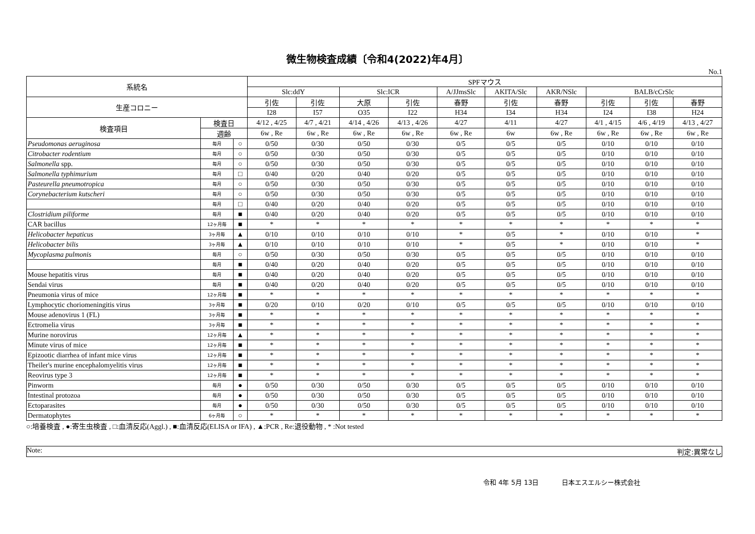微生物検査成績〔令和4(2022)年4月〕
No.1
| 系統名 | | | SPFマウス | | | | | | | | | |
| --- | --- | --- | --- | --- | --- | --- | --- | --- | --- | --- | --- | --- |
| | | | Slc:ddY | | Slc:ICR | | A/JJmsSlc | AKITA/Slc | AKR/NSlc | BALB/cCrSlc | | |
| 生産コロニー | | | 引佐 | 引佐 | 大原 | 引佐 | 春野 | 引佐 | 春野 | 引佐 | 引佐 | 春野 |
| | | | I28 | I57 | O35 | I22 | H34 | I34 | H34 | I24 | I38 | H24 |
| 検査項目 | 検査日 | | 4/12 , 4/25 | 4/7 , 4/21 | 4/14 , 4/26 | 4/13 , 4/26 | 4/27 | 4/11 | 4/27 | 4/1 , 4/15 | 4/6 , 4/19 | 4/13 , 4/27 |
| | 週齢 | | 6w , Re | 6w , Re | 6w , Re | 6w , Re | 6w , Re | 6w | 6w , Re | 6w , Re | 6w , Re | 6w , Re |
| Pseudomonas aeruginosa | 毎月 | ○ | 0/50 | 0/30 | 0/50 | 0/30 | 0/5 | 0/5 | 0/5 | 0/10 | 0/10 | 0/10 |
| Citrobacter rodentium | 毎月 | ○ | 0/50 | 0/30 | 0/50 | 0/30 | 0/5 | 0/5 | 0/5 | 0/10 | 0/10 | 0/10 |
| Salmonella spp. | 毎月 | ○ | 0/50 | 0/30 | 0/50 | 0/30 | 0/5 | 0/5 | 0/5 | 0/10 | 0/10 | 0/10 |
| Salmonella typhimurium | 毎月 | □ | 0/40 | 0/20 | 0/40 | 0/20 | 0/5 | 0/5 | 0/5 | 0/10 | 0/10 | 0/10 |
| Pasteurella pneumotropica | 毎月 | ○ | 0/50 | 0/30 | 0/50 | 0/30 | 0/5 | 0/5 | 0/5 | 0/10 | 0/10 | 0/10 |
| Corynebacterium kutscheri | 毎月 | ○ | 0/50 | 0/30 | 0/50 | 0/30 | 0/5 | 0/5 | 0/5 | 0/10 | 0/10 | 0/10 |
| | 毎月 | □ | 0/40 | 0/20 | 0/40 | 0/20 | 0/5 | 0/5 | 0/5 | 0/10 | 0/10 | 0/10 |
| Clostridium piliforme | 毎月 | ■ | 0/40 | 0/20 | 0/40 | 0/20 | 0/5 | 0/5 | 0/5 | 0/10 | 0/10 | 0/10 |
| CAR bacillus | 12ヶ月毎 | ■ | * | * | * | * | * | * | * | * | * | * |
| Helicobacter hepaticus | 3ヶ月毎 | ▲ | 0/10 | 0/10 | 0/10 | 0/10 | * | 0/5 | * | 0/10 | 0/10 | * |
| Helicobacter bilis | 3ヶ月毎 | ▲ | 0/10 | 0/10 | 0/10 | 0/10 | * | 0/5 | * | 0/10 | 0/10 | * |
| Mycoplasma pulmonis | 毎月 | ○ | 0/50 | 0/30 | 0/50 | 0/30 | 0/5 | 0/5 | 0/5 | 0/10 | 0/10 | 0/10 |
| | 毎月 | ■ | 0/40 | 0/20 | 0/40 | 0/20 | 0/5 | 0/5 | 0/5 | 0/10 | 0/10 | 0/10 |
| Mouse hepatitis virus | 毎月 | ■ | 0/40 | 0/20 | 0/40 | 0/20 | 0/5 | 0/5 | 0/5 | 0/10 | 0/10 | 0/10 |
| Sendai virus | 毎月 | ■ | 0/40 | 0/20 | 0/40 | 0/20 | 0/5 | 0/5 | 0/5 | 0/10 | 0/10 | 0/10 |
| Pneumonia virus of mice | 12ヶ月毎 | ■ | * | * | * | * | * | * | * | * | * | * |
| Lymphocytic choriomeningitis virus | 3ヶ月毎 | ■ | 0/20 | 0/10 | 0/20 | 0/10 | 0/5 | 0/5 | 0/5 | 0/10 | 0/10 | 0/10 |
| Mouse adenovirus 1 (FL) | 3ヶ月毎 | ■ | * | * | * | * | * | * | * | * | * | * |
| Ectromelia virus | 3ヶ月毎 | ■ | * | * | * | * | * | * | * | * | * | * |
| Murine norovirus | 12ヶ月毎 | ▲ | * | * | * | * | * | * | * | * | * | * |
| Minute virus of mice | 12ヶ月毎 | ■ | * | * | * | * | * | * | * | * | * | * |
| Epizootic diarrhea of infant mice virus | 12ヶ月毎 | ■ | * | * | * | * | * | * | * | * | * | * |
| Theiler's murine encephalomyelitis virus | 12ヶ月毎 | ■ | * | * | * | * | * | * | * | * | * | * |
| Reovirus type 3 | 12ヶ月毎 | ■ | * | * | * | * | * | * | * | * | * | * |
| Pinworm | 毎月 | ● | 0/50 | 0/30 | 0/50 | 0/30 | 0/5 | 0/5 | 0/5 | 0/10 | 0/10 | 0/10 |
| Intestinal protozoa | 毎月 | ● | 0/50 | 0/30 | 0/50 | 0/30 | 0/5 | 0/5 | 0/5 | 0/10 | 0/10 | 0/10 |
| Ectoparasites | 毎月 | ● | 0/50 | 0/30 | 0/50 | 0/30 | 0/5 | 0/5 | 0/5 | 0/10 | 0/10 | 0/10 |
| Dermatophytes | 6ヶ月毎 | ○ | * | * | * | * | * | * | * | * | * | * |
○:培養検査 , ●:寄生虫検査 , □:血清反応(Aggl.) , ■:血清反応(ELISA or IFA) , ▲:PCR , Re:退役動物 , * :Not tested
Note: 判定:異常なし
令和 4年 5月 13日 日本エスエルシー株式会社